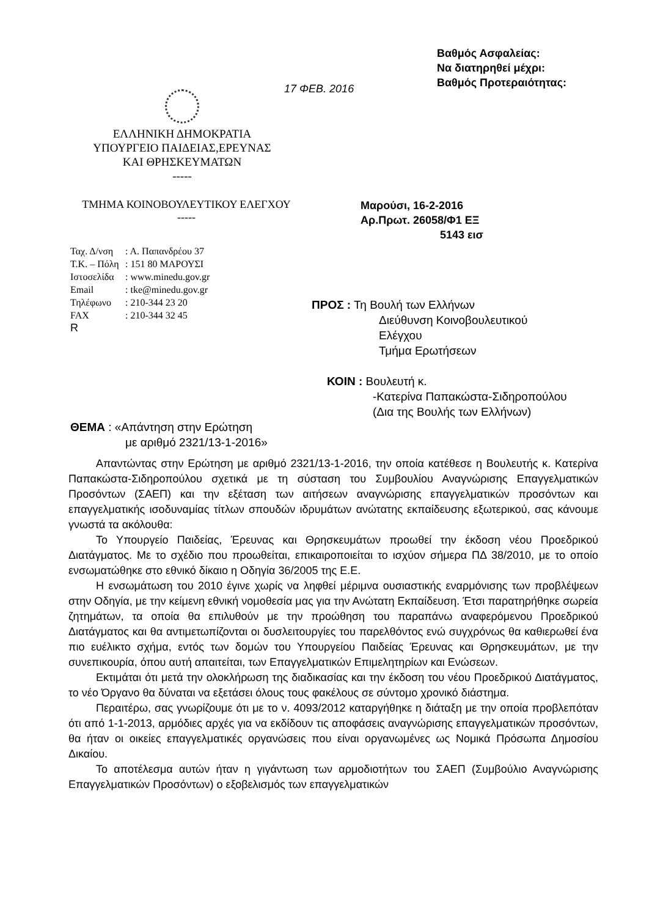17 ΦΕΒ. 2016
Βαθμός Ασφαλείας:
Να διατηρηθεί μέχρι:
Βαθμός Προτεραιότητας:
ΕΛΛΗΝΙΚΗ ΔΗΜΟΚΡΑΤΙΑ
ΥΠΟΥΡΓΕΙΟ ΠΑΙΔΕΙΑΣ,ΕΡΕΥΝΑΣ
ΚΑΙ ΘΡΗΣΚΕΥΜΑΤΩΝ
-----
ΤΜΗΜΑ ΚΟΙΝΟΒΟΥΛΕΥΤΙΚΟΥ ΕΛΕΓΧΟΥ
-----
Μαρούσι, 16-2-2016
Αρ.Πρωτ. 26058/Φ1 ΕΞ
5143 εισ
Ταχ. Δ/νση: Α. Παπανδρέου 37
Τ.Κ. – Πόλη: 151 80 ΜΑΡΟΥΣΙ
Ιστοσελίδα: www.minedu.gov.gr
Email: tke@minedu.gov.gr
Τηλέφωνο: 210-344 23 20
FAX: 210-344 32 45
R
ΠΡΟΣ : Τη Βουλή των Ελλήνων
Διεύθυνση Κοινοβουλευτικού
Ελέγχου
Τμήμα Ερωτήσεων
ΚΟΙΝ : Βουλευτή κ.
-Κατερίνα Παπακώστα-Σιδηροπούλου
(Δια της Βουλής των Ελλήνων)
ΘΕΜΑ : «Απάντηση στην Ερώτηση
με αριθμό 2321/13-1-2016»
Απαντώντας στην Ερώτηση με αριθμό 2321/13-1-2016, την οποία κατέθεσε η Βουλευτής κ. Κατερίνα Παπακώστα-Σιδηροπούλου σχετικά με τη σύσταση του Συμβουλίου Αναγνώρισης Επαγγελματικών Προσόντων (ΣΑΕΠ) και την εξέταση των αιτήσεων αναγνώρισης επαγγελματικών προσόντων και επαγγελματικής ισοδυναμίας τίτλων σπουδών ιδρυμάτων ανώτατης εκπαίδευσης εξωτερικού, σας κάνουμε γνωστά τα ακόλουθα:
Το Υπουργείο Παιδείας, Έρευνας και Θρησκευμάτων προωθεί την έκδοση νέου Προεδρικού Διατάγματος. Με το σχέδιο που προωθείται, επικαιροποιείται το ισχύον σήμερα ΠΔ 38/2010, με το οποίο ενσωματώθηκε στο εθνικό δίκαιο η Οδηγία 36/2005 της Ε.Ε.
Η ενσωμάτωση του 2010 έγινε χωρίς να ληφθεί μέριμνα ουσιαστικής εναρμόνισης των προβλέψεων στην Οδηγία, με την κείμενη εθνική νομοθεσία μας για την Ανώτατη Εκπαίδευση. Έτσι παρατηρήθηκε σωρεία ζητημάτων, τα οποία θα επιλυθούν με την προώθηση του παραπάνω αναφερόμενου Προεδρικού Διατάγματος και θα αντιμετωπίζονται οι δυσλειτουργίες του παρελθόντος ενώ συγχρόνως θα καθιερωθεί ένα πιο ευέλικτο σχήμα, εντός των δομών του Υπουργείου Παιδείας Έρευνας και Θρησκευμάτων, με την συνεπικουρία, όπου αυτή απαιτείται, των Επαγγελματικών Επιμελητηρίων και Ενώσεων.
Εκτιμάται ότι μετά την ολοκλήρωση της διαδικασίας και την έκδοση του νέου Προεδρικού Διατάγματος, το νέο Όργανο θα δύναται να εξετάσει όλους τους φακέλους σε σύντομο χρονικό διάστημα.
Περαιτέρω, σας γνωρίζουμε ότι με το ν. 4093/2012 καταργήθηκε η διάταξη με την οποία προβλεπόταν ότι από 1-1-2013, αρμόδιες αρχές για να εκδίδουν τις αποφάσεις αναγνώρισης επαγγελματικών προσόντων, θα ήταν οι οικείες επαγγελματικές οργανώσεις που είναι οργανωμένες ως Νομικά Πρόσωπα Δημοσίου Δικαίου.
Το αποτέλεσμα αυτών ήταν η γιγάντωση των αρμοδιοτήτων του ΣΑΕΠ (Συμβούλιο Αναγνώρισης Επαγγελματικών Προσόντων) ο εξοβελισμός των επαγγελματικών